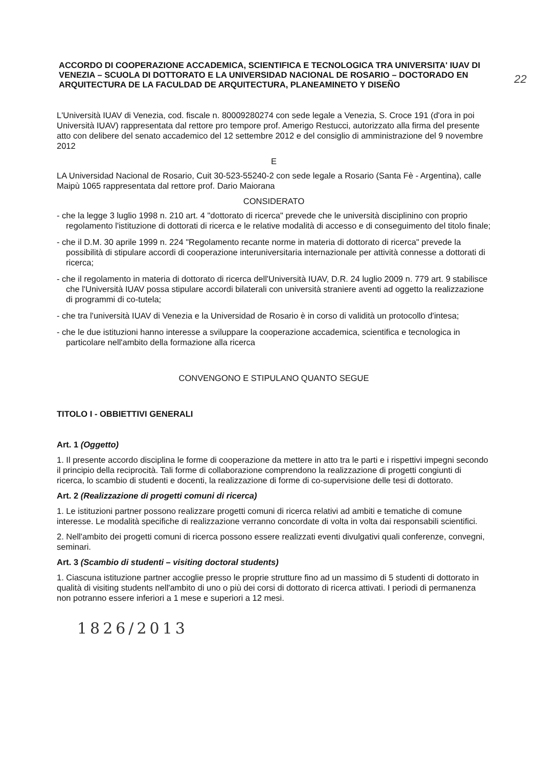22
ACCORDO DI COOPERAZIONE ACCADEMICA, SCIENTIFICA E TECNOLOGICA TRA UNIVERSITA' IUAV DI VENEZIA – SCUOLA DI DOTTORATO E LA UNIVERSIDAD NACIONAL DE ROSARIO – DOCTORADO EN ARQUITECTURA DE LA FACULDAD DE ARQUITECTURA, PLANEAMINETO Y DISEÑO
L'Università IUAV di Venezia, cod. fiscale n. 80009280274 con sede legale a Venezia, S. Croce 191 (d'ora in poi Università IUAV) rappresentata dal rettore pro tempore prof. Amerigo Restucci, autorizzato alla firma del presente atto con delibere del senato accademico del 12 settembre 2012 e del consiglio di amministrazione del 9 novembre 2012
E
LA Universidad Nacional de Rosario, Cuit 30-523-55240-2 con sede legale a Rosario (Santa Fè - Argentina), calle Maipù 1065 rappresentata dal rettore prof. Dario Maiorana
CONSIDERATO
- che la legge 3 luglio 1998 n. 210 art. 4 "dottorato di ricerca" prevede che le università disciplinino con proprio regolamento l'istituzione di dottorati di ricerca e le relative modalità di accesso e di conseguimento del titolo finale;
- che il D.M. 30 aprile 1999 n. 224 "Regolamento recante norme in materia di dottorato di ricerca" prevede la possibilità di stipulare accordi di cooperazione interuniversitaria internazionale per attività connesse a dottorati di ricerca;
- che il regolamento in materia di dottorato di ricerca dell'Università IUAV, D.R. 24 luglio 2009 n. 779 art. 9 stabilisce che l'Università IUAV possa stipulare accordi bilaterali con università straniere aventi ad oggetto la realizzazione di programmi di co-tutela;
- che tra l'università IUAV di Venezia e la Universidad de Rosario è in corso di validità un protocollo d'intesa;
- che le due istituzioni hanno interesse a sviluppare la cooperazione accademica, scientifica e tecnologica in particolare nell'ambito della formazione alla ricerca
CONVENGONO E STIPULANO QUANTO SEGUE
TITOLO I - OBBIETTIVI GENERALI
Art. 1 (Oggetto)
1. Il presente accordo disciplina le forme di cooperazione da mettere in atto tra le parti e i rispettivi impegni secondo il principio della reciprocità. Tali forme di collaborazione comprendono la realizzazione di progetti congiunti di ricerca, lo scambio di studenti e docenti, la realizzazione di forme di co-supervisione delle tesi di dottorato.
Art. 2 (Realizzazione di progetti comuni di ricerca)
1. Le istituzioni partner possono realizzare progetti comuni di ricerca relativi ad ambiti e tematiche di comune interesse. Le modalità specifiche di realizzazione verranno concordate di volta in volta dai responsabili scientifici.
2. Nell'ambito dei progetti comuni di ricerca possono essere realizzati eventi divulgativi quali conferenze, convegni, seminari.
Art. 3 (Scambio di studenti – visiting doctoral students)
1. Ciascuna istituzione partner accoglie presso le proprie strutture fino ad un massimo di 5 studenti di dottorato in qualità di visiting students nell'ambito di uno o più dei corsi di dottorato di ricerca attivati. I periodi di permanenza non potranno essere inferiori a 1 mese e superiori a 12 mesi.
1826/2013